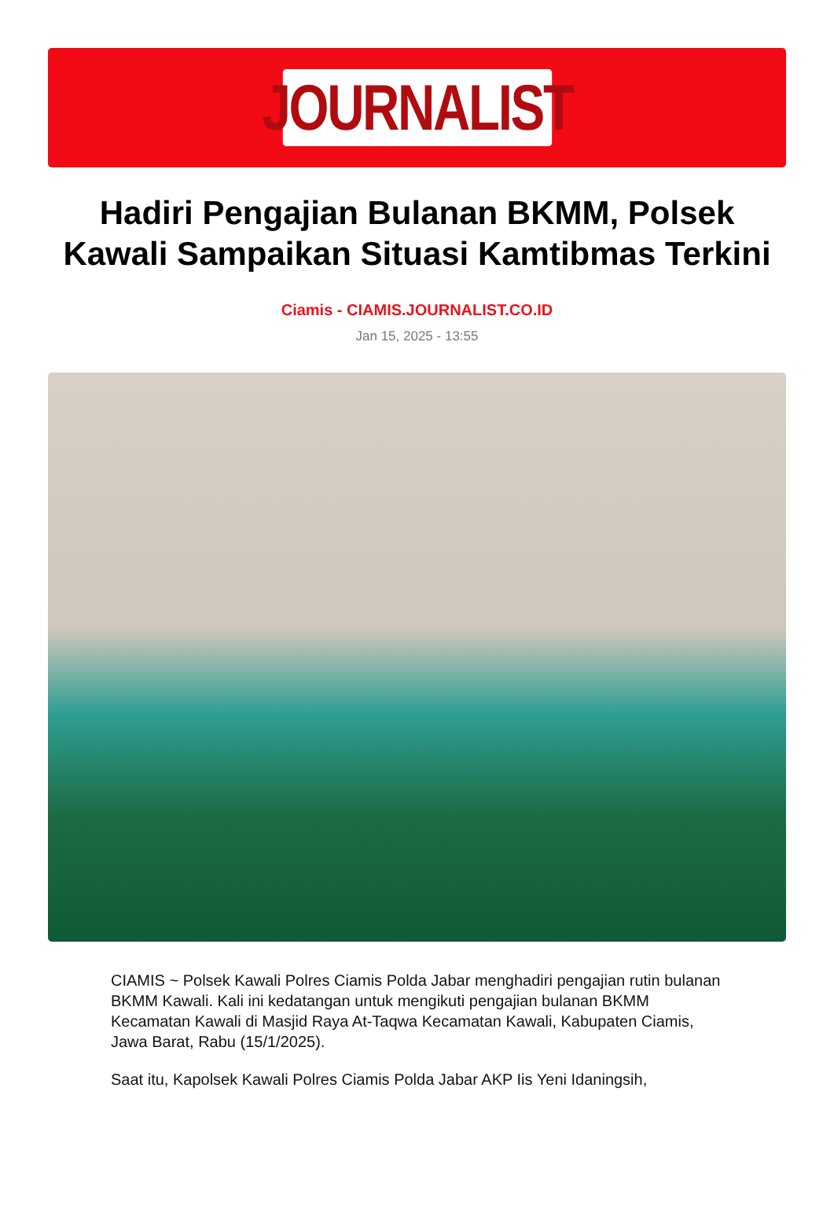JOURNALIST
Hadiri Pengajian Bulanan BKMM, Polsek Kawali Sampaikan Situasi Kamtibmas Terkini
Ciamis - CIAMIS.JOURNALIST.CO.ID
Jan 15, 2025 - 13:55
CIAMIS ~ Polsek Kawali Polres Ciamis Polda Jabar menghadiri pengajian rutin bulanan BKMM Kawali. Kali ini kedatangan untuk mengikuti pengajian bulanan BKMM Kecamatan Kawali di Masjid Raya At-Taqwa Kecamatan Kawali, Kabupaten Ciamis, Jawa Barat, Rabu (15/1/2025).
Saat itu, Kapolsek Kawali Polres Ciamis Polda Jabar AKP Iis Yeni Idaningsih,